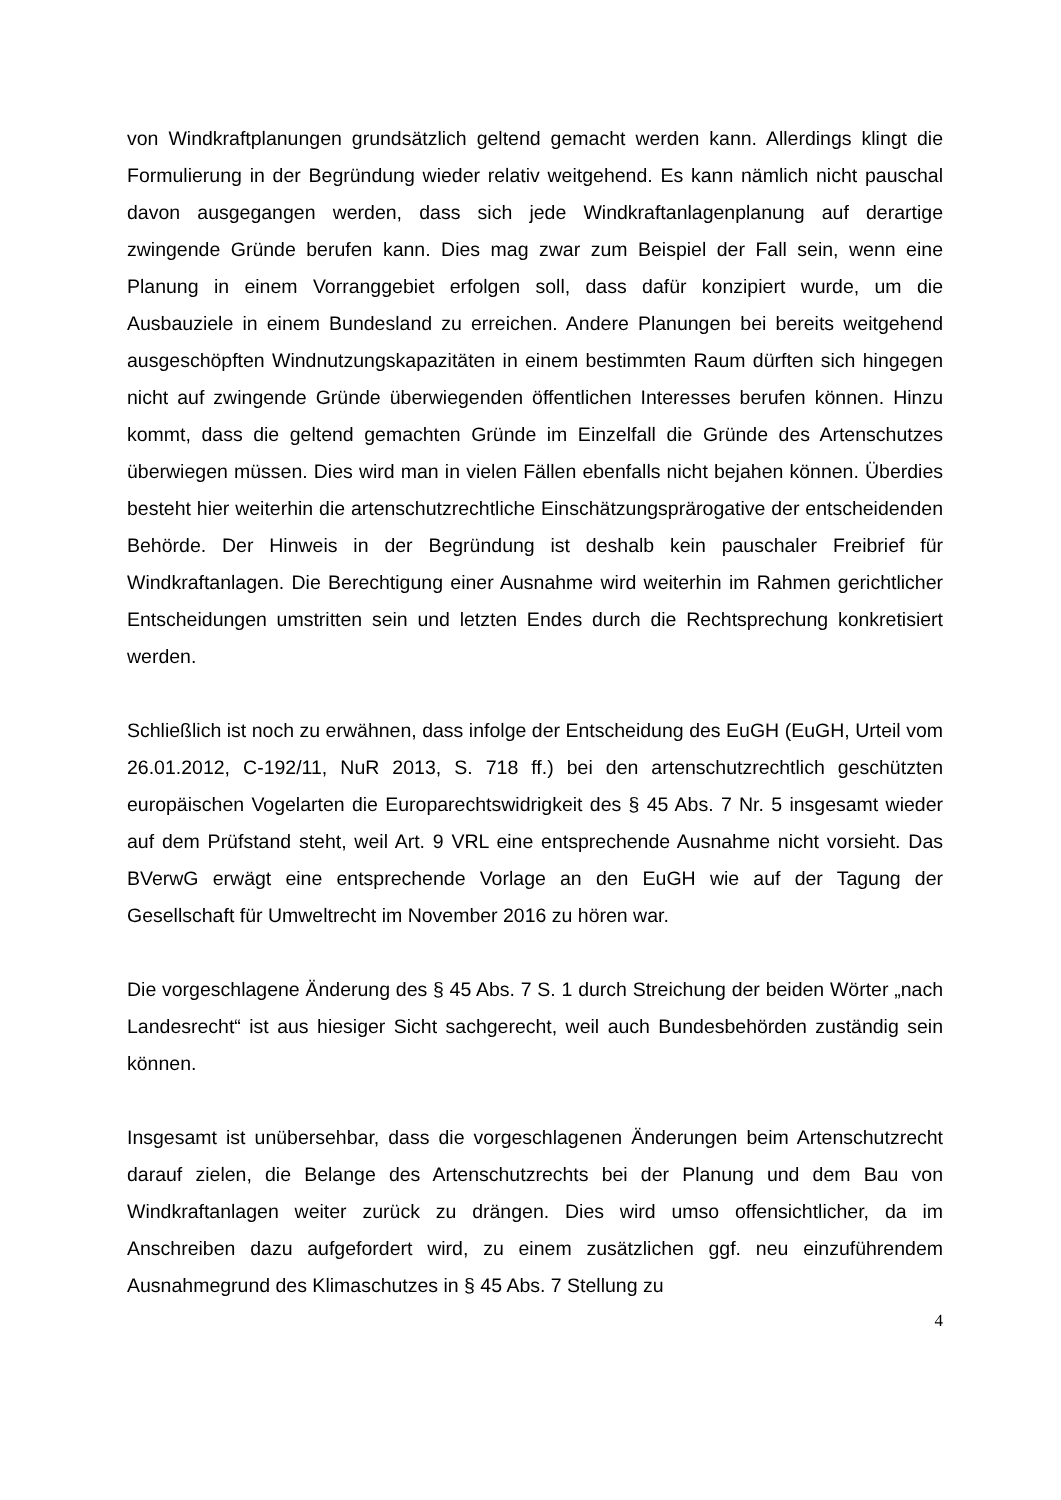von Windkraftplanungen grundsätzlich geltend gemacht werden kann. Allerdings klingt die Formulierung in der Begründung wieder relativ weitgehend. Es kann nämlich nicht pauschal davon ausgegangen werden, dass sich jede Windkraftanlagenplanung auf derartige zwingende Gründe berufen kann. Dies mag zwar zum Beispiel der Fall sein, wenn eine Planung in einem Vorranggebiet erfolgen soll, dass dafür konzipiert wurde, um die Ausbauziele in einem Bundesland zu erreichen. Andere Planungen bei bereits weitgehend ausgeschöpften Windnutzungskapazitäten in einem bestimmten Raum dürften sich hingegen nicht auf zwingende Gründe überwiegenden öffentlichen Interesses berufen können. Hinzu kommt, dass die geltend gemachten Gründe im Einzelfall die Gründe des Artenschutzes überwiegen müssen. Dies wird man in vielen Fällen ebenfalls nicht bejahen können. Überdies besteht hier weiterhin die artenschutzrechtliche Einschätzungsprärogative der entscheidenden Behörde. Der Hinweis in der Begründung ist deshalb kein pauschaler Freibrief für Windkraftanlagen. Die Berechtigung einer Ausnahme wird weiterhin im Rahmen gerichtlicher Entscheidungen umstritten sein und letzten Endes durch die Rechtsprechung konkretisiert werden.
Schließlich ist noch zu erwähnen, dass infolge der Entscheidung des EuGH (EuGH, Urteil vom 26.01.2012, C-192/11, NuR 2013, S. 718 ff.) bei den artenschutzrechtlich geschützten europäischen Vogelarten die Europarechtswidrigkeit des § 45 Abs. 7 Nr. 5 insgesamt wieder auf dem Prüfstand steht, weil Art. 9 VRL eine entsprechende Ausnahme nicht vorsieht. Das BVerwG erwägt eine entsprechende Vorlage an den EuGH wie auf der Tagung der Gesellschaft für Umweltrecht im November 2016 zu hören war.
Die vorgeschlagene Änderung des § 45 Abs. 7 S. 1 durch Streichung der beiden Wörter „nach Landesrecht“ ist aus hiesiger Sicht sachgerecht, weil auch Bundesbehörden zuständig sein können.
Insgesamt ist unübersehbar, dass die vorgeschlagenen Änderungen beim Artenschutzrecht darauf zielen, die Belange des Artenschutzrechts bei der Planung und dem Bau von Windkraftanlagen weiter zurück zu drängen. Dies wird umso offensichtlicher, da im Anschreiben dazu aufgefordert wird, zu einem zusätzlichen ggf. neu einzuführendem Ausnahmegrund des Klimaschutzes in § 45 Abs. 7 Stellung zu
4